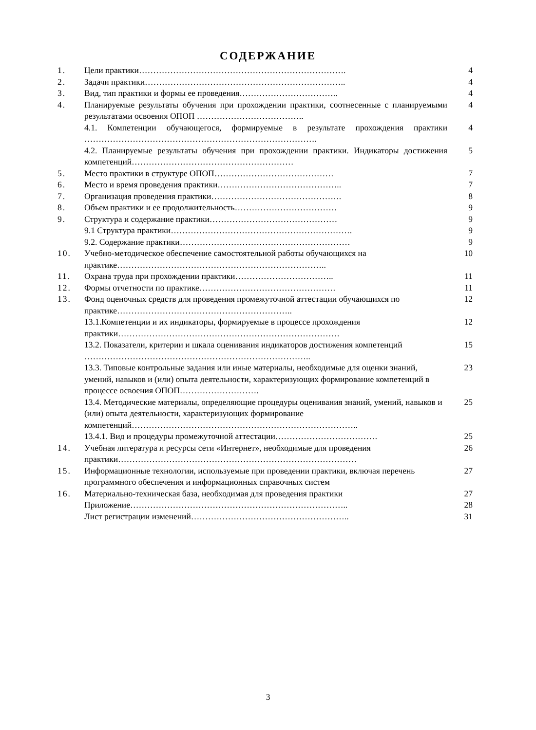СОДЕРЖАНИЕ
| 1. | Цели практики………………………………………………………………. | 4 |
| 2. | Задачи практики…………………………………………………………….. | 4 |
| 3. | Вид, тип практики и формы ее проведения…………………………….. | 4 |
| 4. | Планируемые результаты обучения при прохождении практики, соотнесенные с планируемыми результатами освоения ОПОП ……………………………….. | 4 |
| | 4.1. Компетенции обучающегося, формируемые в результате прохождения практики ………………………………………………………………………. | 4 |
| | 4.2. Планируемые результаты обучения при прохождении практики. Индикаторы достижения компетенций………………………………………………… | 5 |
| 5. | Место практики в структуре ОПОП…………………………………… | 7 |
| 6. | Место и время проведения практики…………………………………….. | 7 |
| 7. | Организация проведения практики………………………………………. | 8 |
| 8. | Объем практики и ее продолжительность……………………………… | 9 |
| 9. | Структура и содержание практики……………………………………… | 9 |
| | 9.1 Структура практики………………………………………………………. | 9 |
| | 9.2. Содержание практики…………………………………………………… | 9 |
| 10. | Учебно-методическое обеспечение самостоятельной работы обучающихся на практике……………………………………………………………….. | 10 |
| 11. | Охрана труда при прохождении практики…………………………….. | 11 |
| 12. | Формы отчетности по практике………………………………………… | 11 |
| 13. | Фонд оценочных средств для проведения промежуточной аттестации обучающихся по практике…………………………………………………….. | 12 |
| | 13.1.Компетенции и их индикаторы, формируемые в процессе прохождения практики…………………………………………………………………… | 12 |
| | 13.2. Показатели, критерии и шкала оценивания индикаторов достижения компетенций …………………………………………………………………….. | 15 |
| | 13.3. Типовые контрольные задания или иные материалы, необходимые для оценки знаний, умений, навыков и (или) опыта деятельности, характеризующих формирование компетенций в процессе освоения ОПОП………………………. | 23 |
| | 13.4. Методические материалы, определяющие процедуры оценивания знаний, умений, навыков и (или) опыта деятельности, характеризующих формирование компетенций…………………………………………………………………….. | 25 |
| | 13.4.1. Вид и процедуры промежуточной аттестации……………………………… | 25 |
| 14. | Учебная литература и ресурсы сети «Интернет», необходимые для проведения практики………………………………………………………………………… | 26 |
| 15. | Информационные технологии, используемые при проведении практики, включая перечень программного обеспечения и информационных справочных систем | 27 |
| 16. | Материально-техническая база, необходимая для проведения практики | 27 |
| | Приложение………………………………………………………………….. | 28 |
| | Лист регистрации изменений……………………………………………….. | 31 |
3